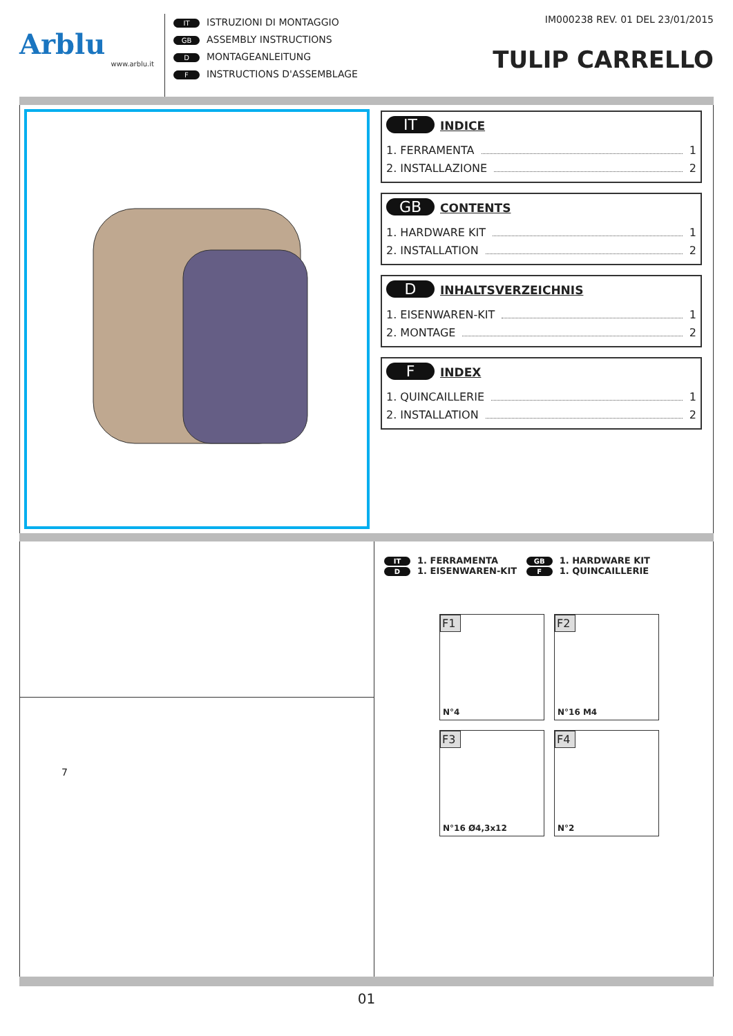Arblu
www.arblu.it
IT ISTRUZIONI DI MONTAGGIO
GB ASSEMBLY INSTRUCTIONS
D MONTAGEANLEITUNG
F INSTRUCTIONS D'ASSEMBLAGE
IM000238 REV. 01 DEL 23/01/2015
TULIP CARRELLO
IT INDICE
1. FERRAMENTA 1
2. INSTALLAZIONE 2
GB CONTENTS
1. HARDWARE KIT 1
2. INSTALLATION 2
D INHALTSVERZEICHNIS
1. EISENWAREN-KIT 1
2. MONTAGE 2
F INDEX
1. QUINCAILLERIE 1
2. INSTALLATION 2
7
IT 1. FERRAMENTA GB 1. HARDWARE KIT
D 1. EISENWAREN-KIT F 1. QUINCAILLERIE
F1
N°4
F2
N°16 M4
F3
N°16 Ø4,3x12
F4
N°2
01